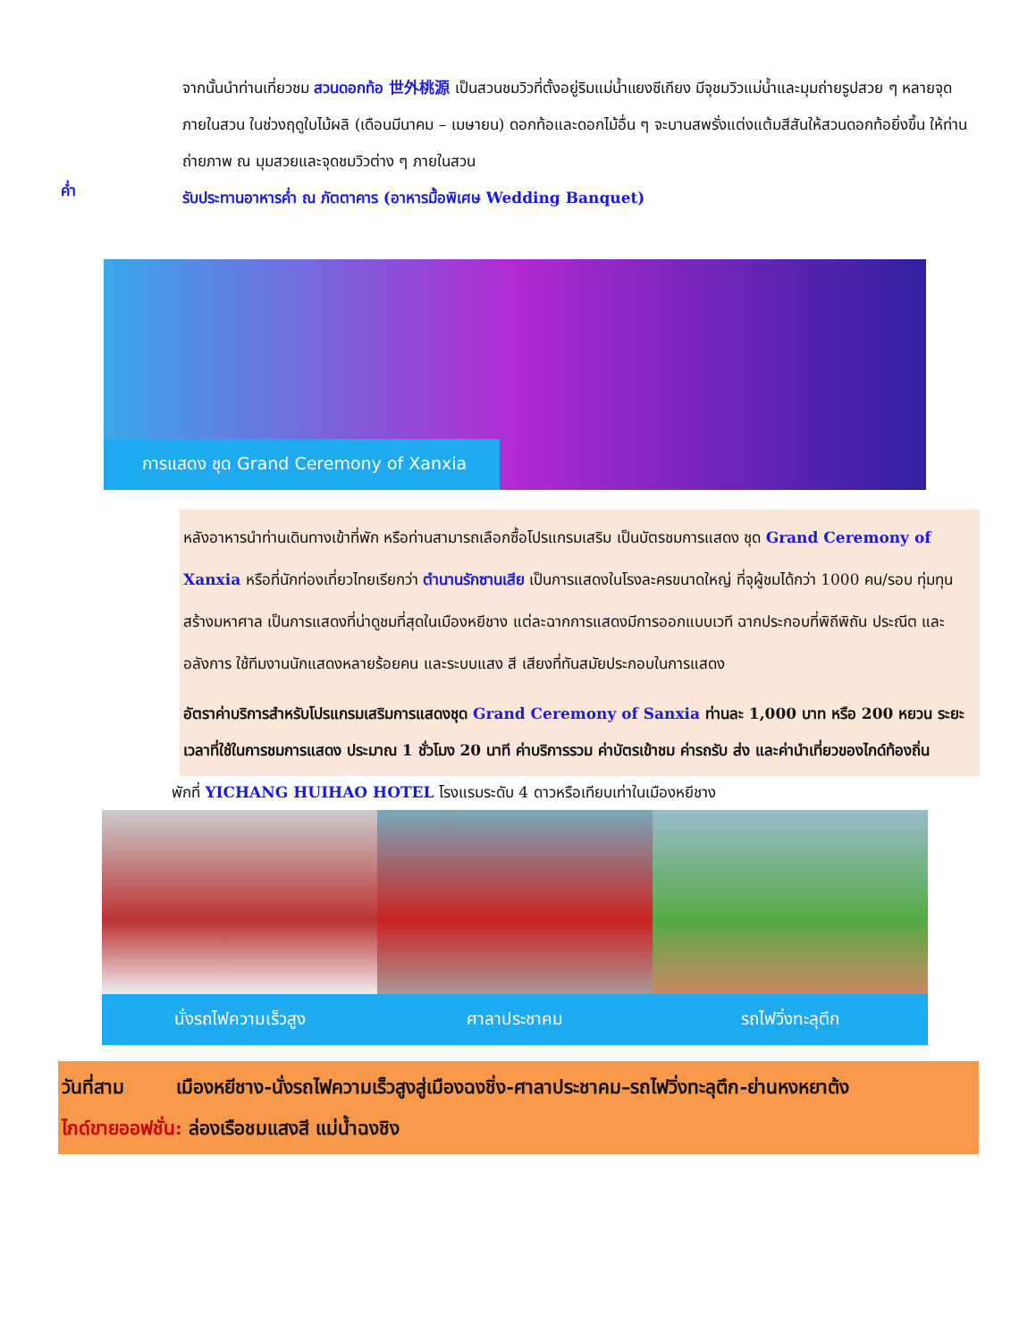จากนั้นนำท่านเที่ยวชม สวนดอกท้อ 世外桃源 เป็นสวนชมวิวที่ตั้งอยู่ริมแม่น้ำแยงซีเกียง มีจุชมวิวแม่น้ำและมุมถ่ายรูปสวย ๆ หลายจุดภายในสวน ในช่วงฤดูใบไม้ผลิ (เดือนมีนาคม – เมษายน) ดอกท้อและดอกไม้อื่น ๆ จะบานสพรั่งแต่งแต้มสีสันให้สวนดอกท้อยิ่งขึ้น ให้ท่านถ่ายภาพ ณ มุมสวยและจุดชมวิวต่าง ๆ ภายในสวน
ค่ำ
รับประทานอาหารค่ำ ณ ภัตตาคาร (อาหารมื้อพิเศษ Wedding Banquet)
การแสดง ชุด Grand Ceremony of Xanxia
หลังอาหารนำท่านเดินทางเข้าที่พัก หรือท่านสามารถเลือกซื้อโปรแกรมเสริม เป็นบัตรชมการแสดง ชุด Grand Ceremony of Xanxia หรือที่นักท่องเที่ยวไทยเรียกว่า ตำนานรักซานเสีย เป็นการแสดงในโรงละครขนาดใหญ่ ที่จุผู้ชมได้กว่า 1000 คน/รอบ ทุ่มทุนสร้างมหาศาล เป็นการแสดงที่น่าดูชมที่สุดในเมืองหยีชาง แต่ละฉากการแสดงมีการออกแบบเวที ฉากประกอบที่พิถีพิถัน ประณีต และอลังการ ใช้ทีมงานนักแสดงหลายร้อยคน และระบบแสง สี เสียงที่ทันสมัยประกอบในการแสดง
อัตราค่าบริการสำหรับโปรแกรมเสริมการแสดงชุด Grand Ceremony of Sanxia ท่านละ 1,000 บาท หรือ 200 หยวน ระยะเวลาที่ใช้ในการชมการแสดง ประมาณ 1 ชั่วโมง 20 นาที ค่าบริการรวม ค่าบัตรเข้าชม ค่ารถรับ ส่ง และค่านำเที่ยวของไกด์ท้องถิ่น
พักที่ YICHANG HUIHAO HOTEL โรงแรมระดับ 4 ดาวหรือเทียบเท่าในเมืองหยีชาง
นั่งรถไฟความเร็วสูง ศาลาประชาคม รถไฟวิ่งทะลุตึก
วันที่สาม เมืองหยีชาง-นั่งรถไฟความเร็วสูงสู่เมืองฉงชิ่ง-ศาลาประชาคม–รถไฟวิ่งทะลุตึก-ย่านหงหยาต้ง
ไกด์ขายออฟชั่น: ล่องเรือชมแสงสี แม่น้ำฉงชิง